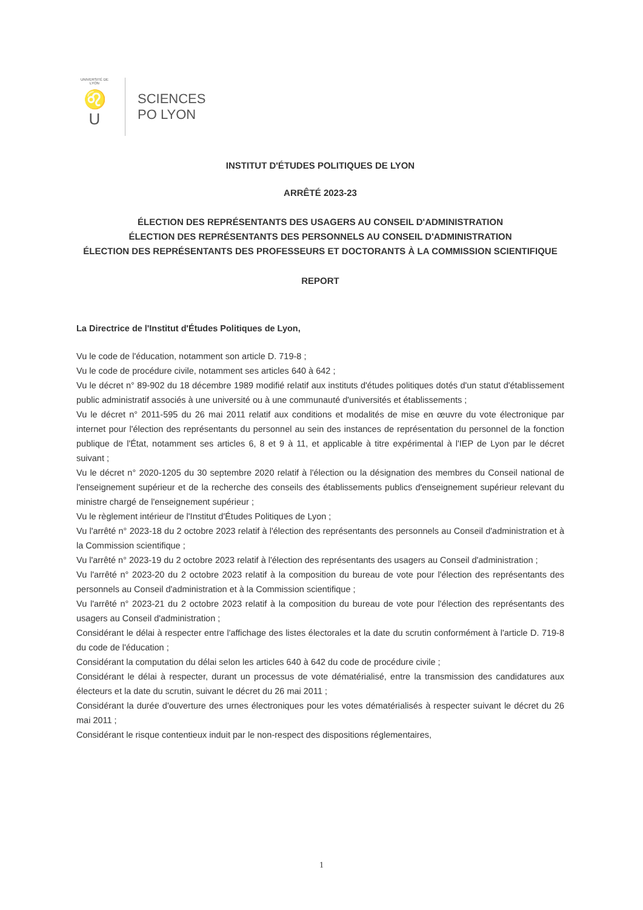UNIVERSITÉ DE LYON
♌
U
SCIENCES
PO LYON
INSTITUT D'ÉTUDES POLITIQUES DE LYON
ARRÊTÉ 2023-23
ÉLECTION DES REPRÉSENTANTS DES USAGERS AU CONSEIL D'ADMINISTRATION
ÉLECTION DES REPRÉSENTANTS DES PERSONNELS AU CONSEIL D'ADMINISTRATION
ÉLECTION DES REPRÉSENTANTS DES PROFESSEURS ET DOCTORANTS À LA COMMISSION SCIENTIFIQUE
REPORT
La Directrice de l'Institut d'Études Politiques de Lyon,
Vu le code de l'éducation, notamment son article D. 719-8 ;
Vu le code de procédure civile, notamment ses articles 640 à 642 ;
Vu le décret n° 89-902 du 18 décembre 1989 modifié relatif aux instituts d'études politiques dotés d'un statut d'établissement public administratif associés à une université ou à une communauté d'universités et établissements ;
Vu le décret n° 2011-595 du 26 mai 2011 relatif aux conditions et modalités de mise en œuvre du vote électronique par internet pour l'élection des représentants du personnel au sein des instances de représentation du personnel de la fonction publique de l'État, notamment ses articles 6, 8 et 9 à 11, et applicable à titre expérimental à l'IEP de Lyon par le décret suivant ;
Vu le décret n° 2020-1205 du 30 septembre 2020 relatif à l'élection ou la désignation des membres du Conseil national de l'enseignement supérieur et de la recherche des conseils des établissements publics d'enseignement supérieur relevant du ministre chargé de l'enseignement supérieur ;
Vu le règlement intérieur de l'Institut d'Études Politiques de Lyon ;
Vu l'arrêté n° 2023-18 du 2 octobre 2023 relatif à l'élection des représentants des personnels au Conseil d'administration et à la Commission scientifique ;
Vu l'arrêté n° 2023-19 du 2 octobre 2023 relatif à l'élection des représentants des usagers au Conseil d'administration ;
Vu l'arrêté n° 2023-20 du 2 octobre 2023 relatif à la composition du bureau de vote pour l'élection des représentants des personnels au Conseil d'administration et à la Commission scientifique ;
Vu l'arrêté n° 2023-21 du 2 octobre 2023 relatif à la composition du bureau de vote pour l'élection des représentants des usagers au Conseil d'administration ;
Considérant le délai à respecter entre l'affichage des listes électorales et la date du scrutin conformément à l'article D. 719-8 du code de l'éducation ;
Considérant la computation du délai selon les articles 640 à 642 du code de procédure civile ;
Considérant le délai à respecter, durant un processus de vote dématérialisé, entre la transmission des candidatures aux électeurs et la date du scrutin, suivant le décret du 26 mai 2011 ;
Considérant la durée d'ouverture des urnes électroniques pour les votes dématérialisés à respecter suivant le décret du 26 mai 2011 ;
Considérant le risque contentieux induit par le non-respect des dispositions réglementaires,
1